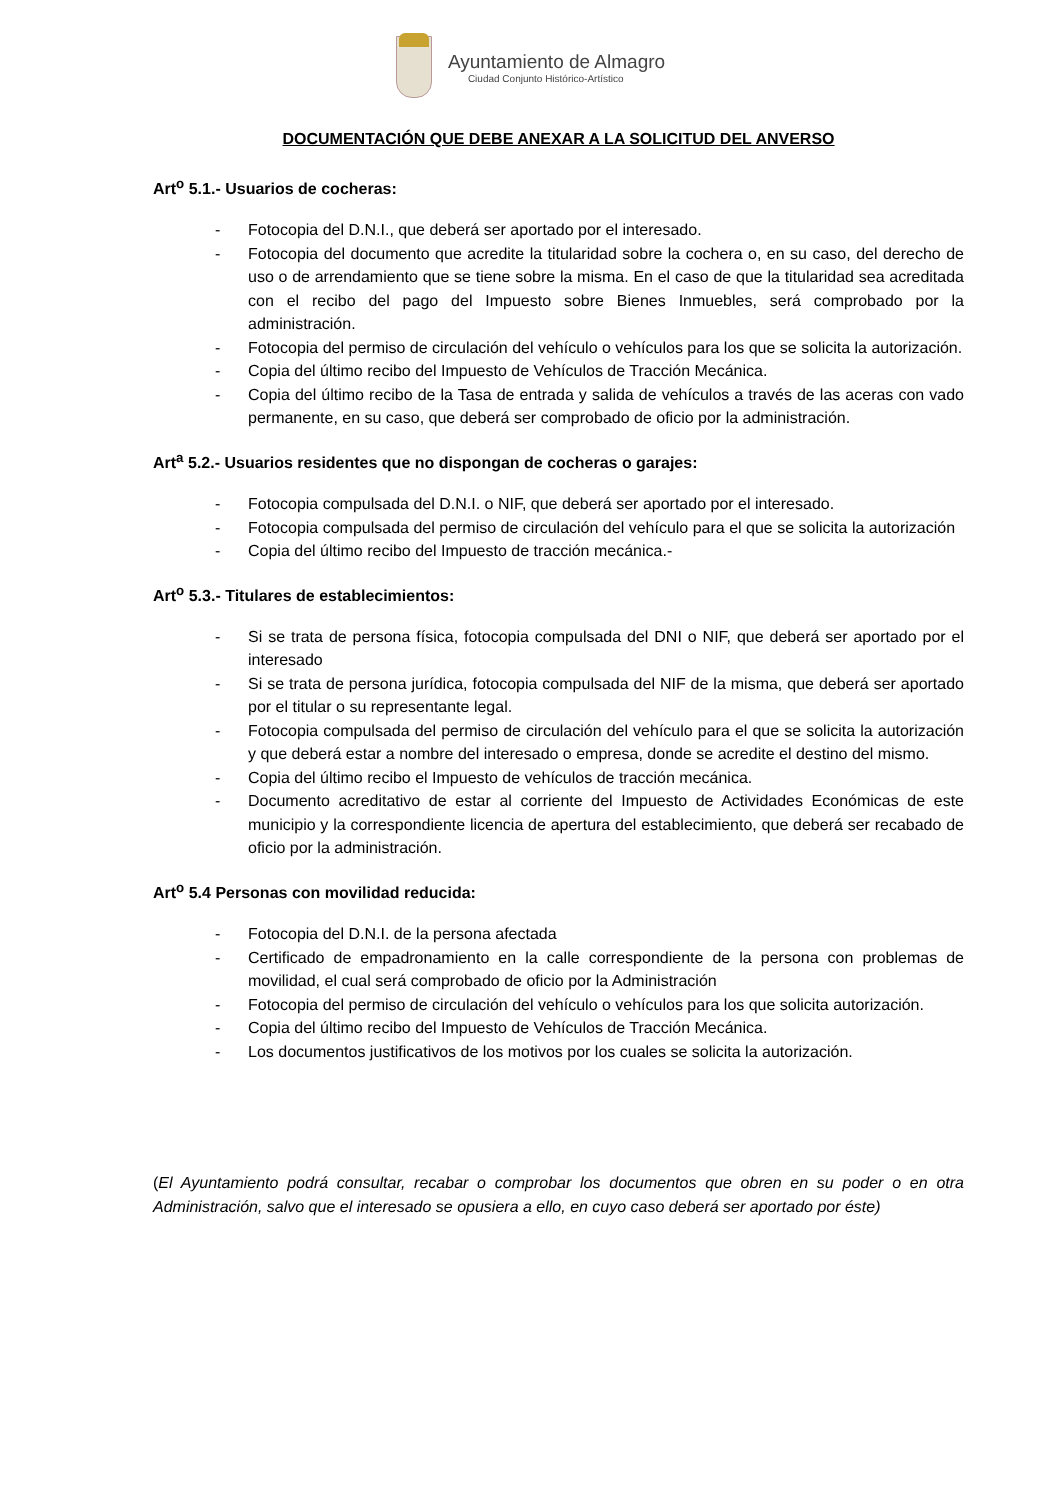Ayuntamiento de Almagro
Ciudad Conjunto Histórico-Artístico
DOCUMENTACIÓN QUE DEBE ANEXAR A LA SOLICITUD DEL ANVERSO
Art<sup>o</sup> 5.1.- Usuarios de cocheras:
- Fotocopia del D.N.I., que deberá ser aportado por el interesado.
- Fotocopia del documento que acredite la titularidad sobre la cochera o, en su caso, del derecho de uso o de arrendamiento que se tiene sobre la misma. En el caso de que la titularidad sea acreditada con el recibo del pago del Impuesto sobre Bienes Inmuebles, será comprobado por la administración.
- Fotocopia del permiso de circulación del vehículo o vehículos para los que se solicita la autorización.
- Copia del último recibo del Impuesto de Vehículos de Tracción Mecánica.
- Copia del último recibo de la Tasa de entrada y salida de vehículos a través de las aceras con vado permanente, en su caso, que deberá ser comprobado de oficio por la administración.
Art<sup>a</sup> 5.2.- Usuarios residentes que no dispongan de cocheras o garajes:
- Fotocopia compulsada del D.N.I. o NIF, que deberá ser aportado por el interesado.
- Fotocopia compulsada del permiso de circulación del vehículo para el que se solicita la autorización
- Copia del último recibo del Impuesto de tracción mecánica.-
Art<sup>o</sup> 5.3.- Titulares de establecimientos:
- Si se trata de persona física, fotocopia compulsada del DNI o NIF, que deberá ser aportado por el interesado
- Si se trata de persona jurídica, fotocopia compulsada del NIF de la misma, que deberá ser aportado por el titular o su representante legal.
- Fotocopia compulsada del permiso de circulación del vehículo para el que se solicita la autorización y que deberá estar a nombre del interesado o empresa, donde se acredite el destino del mismo.
- Copia del último recibo el Impuesto de vehículos de tracción mecánica.
- Documento acreditativo de estar al corriente del Impuesto de Actividades Económicas de este municipio y la correspondiente licencia de apertura del establecimiento, que deberá ser recabado de oficio por la administración.
Art<sup>o</sup> 5.4 Personas con movilidad reducida:
- Fotocopia del D.N.I. de la persona afectada
- Certificado de empadronamiento en la calle correspondiente de la persona con problemas de movilidad, el cual será comprobado de oficio por la Administración
- Fotocopia del permiso de circulación del vehículo o vehículos para los que solicita autorización.
- Copia del último recibo del Impuesto de Vehículos de Tracción Mecánica.
- Los documentos justificativos de los motivos por los cuales se solicita la autorización.
(El Ayuntamiento podrá consultar, recabar o comprobar los documentos que obren en su poder o en otra Administración, salvo que el interesado se opusiera a ello, en cuyo caso deberá ser aportado por éste)